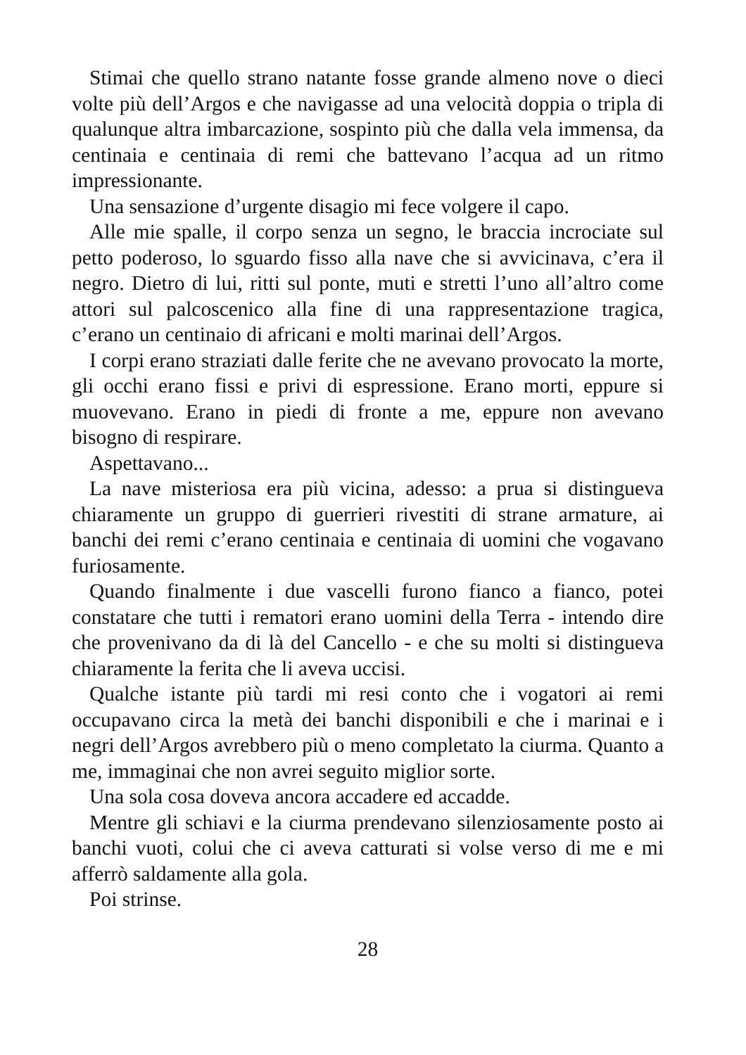Stimai che quello strano natante fosse grande almeno nove o dieci volte più dell’Argos e che navigasse ad una velocità doppia o tripla di qualunque altra imbarcazione, sospinto più che dalla vela immensa, da centinaia e centinaia di remi che battevano l’acqua ad un ritmo impressionante.
Una sensazione d’urgente disagio mi fece volgere il capo.
Alle mie spalle, il corpo senza un segno, le braccia incrociate sul petto poderoso, lo sguardo fisso alla nave che si avvicinava, c’era il negro. Dietro di lui, ritti sul ponte, muti e stretti l’uno all’altro come attori sul palcoscenico alla fine di una rappresentazione tragica, c’erano un centinaio di africani e molti marinai dell’Argos.
I corpi erano straziati dalle ferite che ne avevano provocato la morte, gli occhi erano fissi e privi di espressione. Erano morti, eppure si muovevano. Erano in piedi di fronte a me, eppure non avevano bisogno di respirare.
Aspettavano...
La nave misteriosa era più vicina, adesso: a prua si distingueva chiaramente un gruppo di guerrieri rivestiti di strane armature, ai banchi dei remi c’erano centinaia e centinaia di uomini che vogavano furiosamente.
Quando finalmente i due vascelli furono fianco a fianco, potei constatare che tutti i rematori erano uomini della Terra - intendo dire che provenivano da di là del Cancello - e che su molti si distingueva chiaramente la ferita che li aveva uccisi.
Qualche istante più tardi mi resi conto che i vogatori ai remi occupavano circa la metà dei banchi disponibili e che i marinai e i negri dell’Argos avrebbero più o meno completato la ciurma. Quanto a me, immaginai che non avrei seguito miglior sorte.
Una sola cosa doveva ancora accadere ed accadde.
Mentre gli schiavi e la ciurma prendevano silenziosamente posto ai banchi vuoti, colui che ci aveva catturati si volse verso di me e mi afferrò saldamente alla gola.
Poi strinse.
28